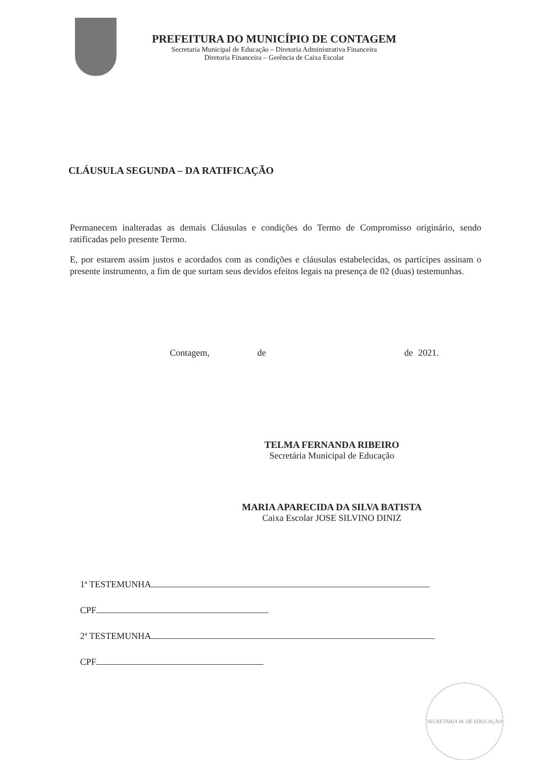PREFEITURA DO MUNICÍPIO DE CONTAGEM
Secretaria Municipal de Educação – Diretoria Administrativa Financeira
Diretoria Financeira – Gerência de Caixa Escolar
CLÁUSULA SEGUNDA – DA RATIFICAÇÃO
Permanecem inalteradas as demais Cláusulas e condições do Termo de Compromisso originário, sendo ratificadas pelo presente Termo.
E, por estarem assim justos e acordados com as condições e cláusulas estabelecidas, os partícipes assinam o presente instrumento, a fim de que surtam seus devidos efeitos legais na presença de 02 (duas) testemunhas.
Contagem, de de 2021.
TELMA FERNANDA RIBEIRO
Secretária Municipal de Educação
MARIA APARECIDA DA SILVA BATISTA
Caixa Escolar JOSE SILVINO DINIZ
1ª TESTEMUNHA
CPF
2ª TESTEMUNHA
CPF
SECRETARIA M. DE EDUCAÇÃO